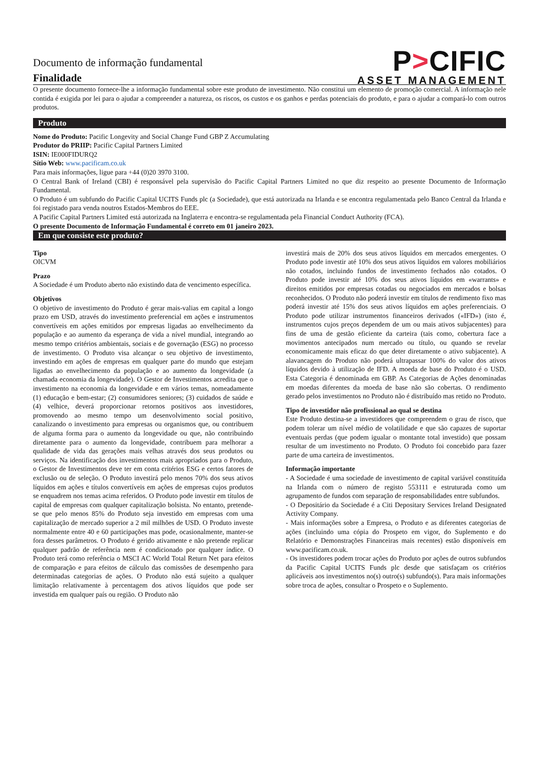Documento de informação fundamental
Finalidade
P>CIFIC
ASSET MANAGEMENT
O presente documento fornece-lhe a informação fundamental sobre este produto de investimento. Não constitui um elemento de promoção comercial. A informação nele contida é exigida por lei para o ajudar a compreender a natureza, os riscos, os custos e os ganhos e perdas potenciais do produto, e para o ajudar a compará-lo com outros produtos.
Produto
Nome do Produto: Pacific Longevity and Social Change Fund GBP Z Accumulating
Produtor do PRIIP: Pacific Capital Partners Limited
ISIN: IE000FIDURQ2
Sítio Web: www.pacificam.co.uk
Para mais informações, ligue para +44 (0)20 3970 3100.
O Central Bank of Ireland (CBI) é responsável pela supervisão do Pacific Capital Partners Limited no que diz respeito ao presente Documento de Informação Fundamental.
O Produto é um subfundo do Pacific Capital UCITS Funds plc (a Sociedade), que está autorizada na Irlanda e se encontra regulamentada pelo Banco Central da Irlanda e foi registado para venda noutros Estados-Membros do EEE.
A Pacific Capital Partners Limited está autorizada na Inglaterra e encontra-se regulamentada pela Financial Conduct Authority (FCA).
O presente Documento de Informação Fundamental é correto em 01 janeiro 2023.
Em que consiste este produto?
Tipo
OICVM
Prazo
A Sociedade é um Produto aberto não existindo data de vencimento específica.
Objetivos
O objetivo de investimento do Produto é gerar mais-valias em capital a longo prazo em USD, através do investimento preferencial em ações e instrumentos convertíveis em ações emitidos por empresas ligadas ao envelhecimento da população e ao aumento da esperança de vida a nível mundial, integrando ao mesmo tempo critérios ambientais, sociais e de governação (ESG) no processo de investimento. O Produto visa alcançar o seu objetivo de investimento, investindo em ações de empresas em qualquer parte do mundo que estejam ligadas ao envelhecimento da população e ao aumento da longevidade (a chamada economia da longevidade). O Gestor de Investimentos acredita que o investimento na economia da longevidade e em vários temas, nomeadamente (1) educação e bem-estar; (2) consumidores seniores; (3) cuidados de saúde e (4) velhice, deverá proporcionar retornos positivos aos investidores, promovendo ao mesmo tempo um desenvolvimento social positivo, canalizando o investimento para empresas ou organismos que, ou contribuem de alguma forma para o aumento da longevidade ou que, não contribuindo diretamente para o aumento da longevidade, contribuem para melhorar a qualidade de vida das gerações mais velhas através dos seus produtos ou serviços. Na identificação dos investimentos mais apropriados para o Produto, o Gestor de Investimentos deve ter em conta critérios ESG e certos fatores de exclusão ou de seleção. O Produto investirá pelo menos 70% dos seus ativos líquidos em ações e títulos convertíveis em ações de empresas cujos produtos se enquadrem nos temas acima referidos. O Produto pode investir em títulos de capital de empresas com qualquer capitalização bolsista. No entanto, pretende-se que pelo menos 85% do Produto seja investido em empresas com uma capitalização de mercado superior a 2 mil milhões de USD. O Produto investe normalmente entre 40 e 60 participações mas pode, ocasionalmente, manter-se fora desses parâmetros. O Produto é gerido ativamente e não pretende replicar qualquer padrão de referência nem é condicionado por qualquer índice. O Produto terá como referência o MSCI AC World Total Return Net para efeitos de comparação e para efeitos de cálculo das comissões de desempenho para determinadas categorias de ações. O Produto não está sujeito a qualquer limitação relativamente à percentagem dos ativos líquidos que pode ser investida em qualquer país ou região. O Produto não
investirá mais de 20% dos seus ativos líquidos em mercados emergentes. O Produto pode investir até 10% dos seus ativos líquidos em valores mobiliários não cotados, incluindo fundos de investimento fechados não cotados. O Produto pode investir até 10% dos seus ativos líquidos em «warrants» e direitos emitidos por empresas cotadas ou negociados em mercados e bolsas reconhecidos. O Produto não poderá investir em títulos de rendimento fixo mas poderá investir até 15% dos seus ativos líquidos em ações preferenciais. O Produto pode utilizar instrumentos financeiros derivados («IFD») (isto é, instrumentos cujos preços dependem de um ou mais ativos subjacentes) para fins de uma de gestão eficiente da carteira (tais como, cobertura face a movimentos antecipados num mercado ou título, ou quando se revelar economicamente mais eficaz do que deter diretamente o ativo subjacente). A alavancagem do Produto não poderá ultrapassar 100% do valor dos ativos líquidos devido à utilização de IFD. A moeda de base do Produto é o USD. Esta Categoria é denominada em GBP. As Categorias de Ações denominadas em moedas diferentes da moeda de base não são cobertas. O rendimento gerado pelos investimentos no Produto não é distribuído mas retido no Produto.
Tipo de investidor não profissional ao qual se destina
Este Produto destina-se a investidores que compreendem o grau de risco, que podem tolerar um nível médio de volatilidade e que são capazes de suportar eventuais perdas (que podem igualar o montante total investido) que possam resultar de um investimento no Produto. O Produto foi concebido para fazer parte de uma carteira de investimentos.
Informação importante
- A Sociedade é uma sociedade de investimento de capital variável constituída na Irlanda com o número de registo 553111 e estruturada como um agrupamento de fundos com separação de responsabilidades entre subfundos.
- O Depositário da Sociedade é a Citi Depositary Services Ireland Designated Activity Company.
- Mais informações sobre a Empresa, o Produto e as diferentes categorias de ações (incluindo uma cópia do Prospeto em vigor, do Suplemento e do Relatório e Demonstrações Financeiras mais recentes) estão disponíveis em www.pacificam.co.uk.
- Os investidores podem trocar ações do Produto por ações de outros subfundos da Pacific Capital UCITS Funds plc desde que satisfaçam os critérios aplicáveis aos investimentos no(s) outro(s) subfundo(s). Para mais informações sobre troca de ações, consultar o Prospeto e o Suplemento.